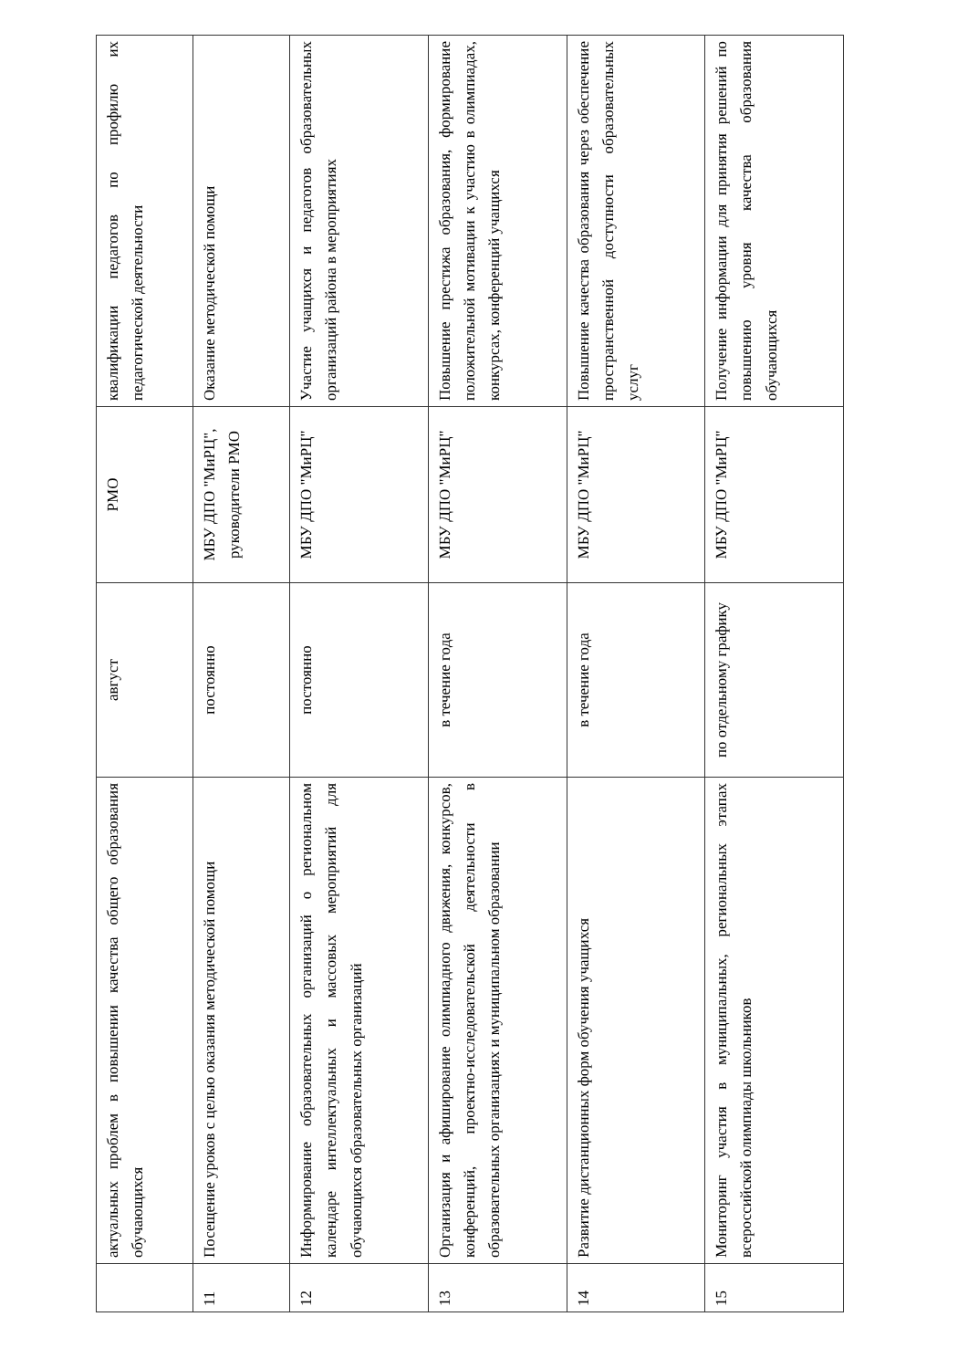| | актуальных проблем в повышении качества общего образования обучающихся | август | РМО | квалификации педагогов по профилю их педагогической деятельности |
| 11 | Посещение уроков с целью оказания методической помощи | постоянно | МБУ ДПО "МиРЦ", руководители РМО | Оказание методической помощи |
| 12 | Информирование образовательных организаций о региональном календаре интеллектуальных и массовых мероприятий для обучающихся образовательных организаций | постоянно | МБУ ДПО "МиРЦ" | Участие учащихся и педагогов образовательных организаций района в мероприятиях |
| 13 | Организация и афиширование олимпиадного движения, конкурсов, конференций, проектно-исследовательской деятельности в образовательных организациях и муниципальном образовании | в течение года | МБУ ДПО "МиРЦ" | Повышение престижа образования, формирование положительной мотивации к участию в олимпиадах, конкурсах, конференций учащихся |
| 14 | Развитие дистанционных форм обучения учащихся | в течение года | МБУ ДПО "МиРЦ" | Повышение качества образования через обеспечение пространственной доступности образовательных услуг |
| 15 | Мониторинг участия в муниципальных, региональных этапах всероссийской олимпиады школьников | по отдельному графику | МБУ ДПО "МиРЦ" | Получение информации для принятия решений по повышению уровня качества образования обучающихся |